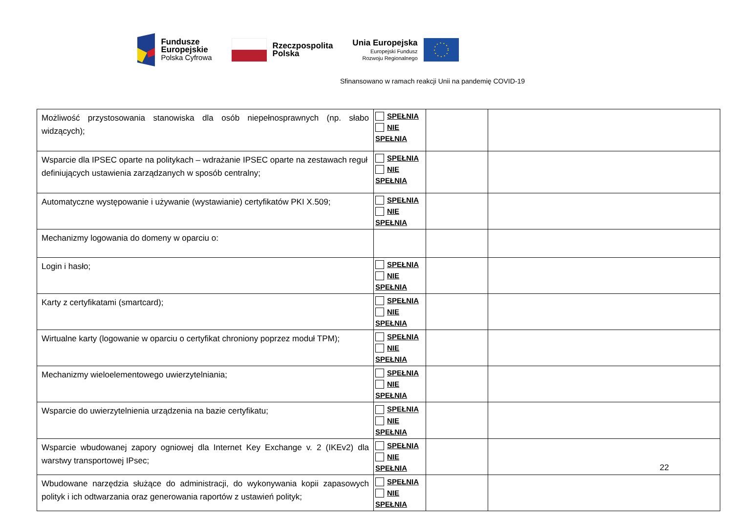Fundusze
Europejskie
Polska Cyfrowa
Rzeczpospolita
Polska
Unia Europejska
Europejski Fundusz
Rozwoju Regionalnego
Sfinansowano w ramach reakcji Unii na pandemię COVID-19
| Możliwość przystosowania stanowiska dla osób niepełnosprawnych (np. słabo widzących); | SPEŁNIA NIE SPEŁNIA | | |
| Wsparcie dla IPSEC oparte na politykach – wdrażanie IPSEC oparte na zestawach reguł definiujących ustawienia zarządzanych w sposób centralny; | SPEŁNIA NIE SPEŁNIA | | |
| Automatyczne występowanie i używanie (wystawianie) certyfikatów PKI X.509; | SPEŁNIA NIE SPEŁNIA | | |
| Mechanizmy logowania do domeny w oparciu o: | | | |
| Login i hasło; | SPEŁNIA NIE SPEŁNIA | | |
| Karty z certyfikatami (smartcard); | SPEŁNIA NIE SPEŁNIA | | |
| Wirtualne karty (logowanie w oparciu o certyfikat chroniony poprzez moduł TPM); | SPEŁNIA NIE SPEŁNIA | | |
| Mechanizmy wieloelementowego uwierzytelniania; | SPEŁNIA NIE SPEŁNIA | | |
| Wsparcie do uwierzytelnienia urządzenia na bazie certyfikatu; | SPEŁNIA NIE SPEŁNIA | | |
| Wsparcie wbudowanej zapory ogniowej dla Internet Key Exchange v. 2 (IKEv2) dla warstwy transportowej IPsec; | SPEŁNIA NIE SPEŁNIA | | |
| Wbudowane narzędzia służące do administracji, do wykonywania kopii zapasowych polityk i ich odtwarzania oraz generowania raportów z ustawień polityk; | SPEŁNIA NIE SPEŁNIA | | |
22